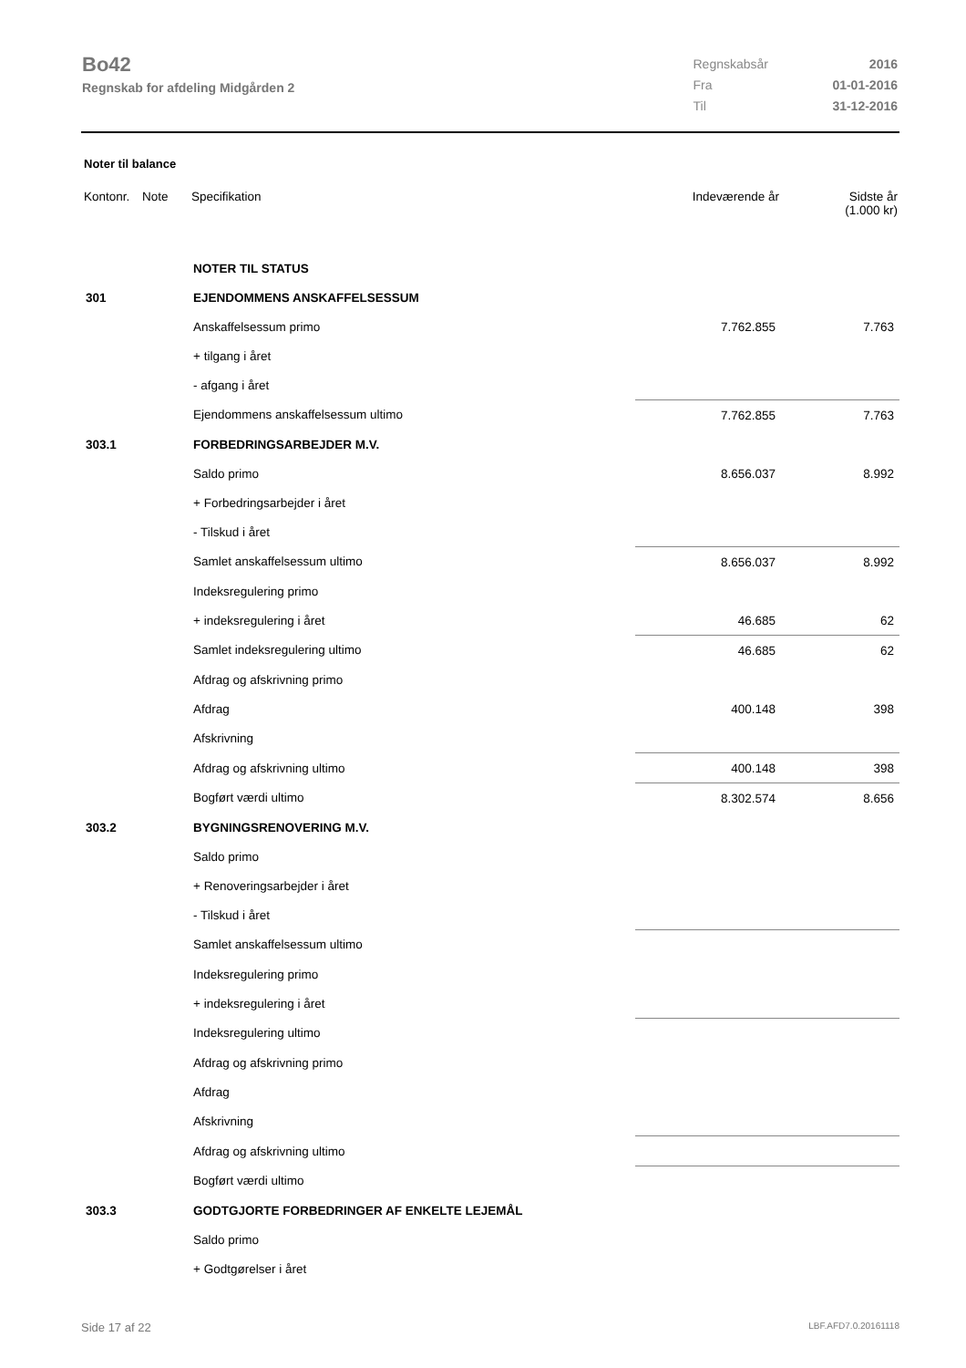Bo42
Regnskab for afdeling Midgården 2
| Regnskabsår | 2016 |
| Fra | 01-01-2016 |
| Til | 31-12-2016 |
Noter til balance
| Kontonr. | Note | Specifikation | Indeværende år | Sidste år (1.000 kr) |
| --- | --- | --- | --- | --- |
| | | NOTER TIL STATUS | | |
| 301 | | EJENDOMMENS ANSKAFFELSESSUM | | |
| | | Anskaffelsessum primo | 7.762.855 | 7.763 |
| | | + tilgang i året | | |
| | | - afgang i året | | |
| | | Ejendommens anskaffelsessum ultimo | 7.762.855 | 7.763 |
| 303.1 | | FORBEDRINGSARBEJDER M.V. | | |
| | | Saldo primo | 8.656.037 | 8.992 |
| | | + Forbedringsarbejder i året | | |
| | | - Tilskud i året | | |
| | | Samlet anskaffelsessum ultimo | 8.656.037 | 8.992 |
| | | Indeksregulering primo | | |
| | | + indeksregulering i året | 46.685 | 62 |
| | | Samlet indeksregulering ultimo | 46.685 | 62 |
| | | Afdrag og afskrivning primo | | |
| | | Afdrag | 400.148 | 398 |
| | | Afskrivning | | |
| | | Afdrag og afskrivning ultimo | 400.148 | 398 |
| | | Bogført værdi ultimo | 8.302.574 | 8.656 |
| 303.2 | | BYGNINGSRENOVERING M.V. | | |
| | | Saldo primo | | |
| | | + Renoveringsarbejder i året | | |
| | | - Tilskud i året | | |
| | | Samlet anskaffelsessum ultimo | | |
| | | Indeksregulering primo | | |
| | | + indeksregulering i året | | |
| | | Indeksregulering ultimo | | |
| | | Afdrag og afskrivning primo | | |
| | | Afdrag | | |
| | | Afskrivning | | |
| | | Afdrag og afskrivning ultimo | | |
| | | Bogført værdi ultimo | | |
| 303.3 | | GODTGJORTE FORBEDRINGER AF ENKELTE LEJEMÅL | | |
| | | Saldo primo | | |
| | | + Godtgørelser i året | | |
Side 17 af 22 LBF.AFD7.0.20161118